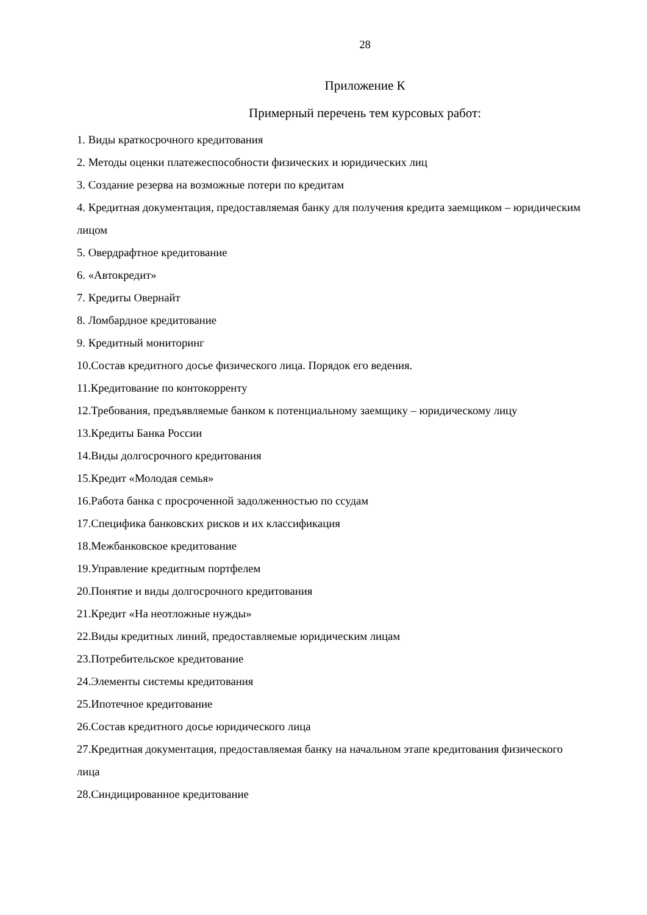28
Приложение К
Примерный перечень тем курсовых работ:
1. Виды краткосрочного кредитования
2. Методы оценки платежеспособности физических и юридических лиц
3. Создание резерва на возможные потери по кредитам
4. Кредитная документация, предоставляемая банку для получения кредита заемщиком – юридическим лицом
5. Овердрафтное кредитование
6. «Автокредит»
7. Кредиты Овернайт
8. Ломбардное кредитование
9. Кредитный мониторинг
10.Состав кредитного досье физического лица. Порядок его ведения.
11.Кредитование по контокорренту
12.Требования, предъявляемые банком к потенциальному заемщику – юридическому лицу
13.Кредиты Банка России
14.Виды долгосрочного кредитования
15.Кредит «Молодая семья»
16.Работа банка с просроченной задолженностью по ссудам
17.Специфика банковских рисков и их классификация
18.Межбанковское кредитование
19.Управление кредитным портфелем
20.Понятие и виды долгосрочного кредитования
21.Кредит «На неотложные нужды»
22.Виды кредитных линий, предоставляемые юридическим лицам
23.Потребительское кредитование
24.Элементы системы кредитования
25.Ипотечное кредитование
26.Состав кредитного досье юридического лица
27.Кредитная документация, предоставляемая банку на начальном этапе кредитования физического лица
28.Синдицированное кредитование